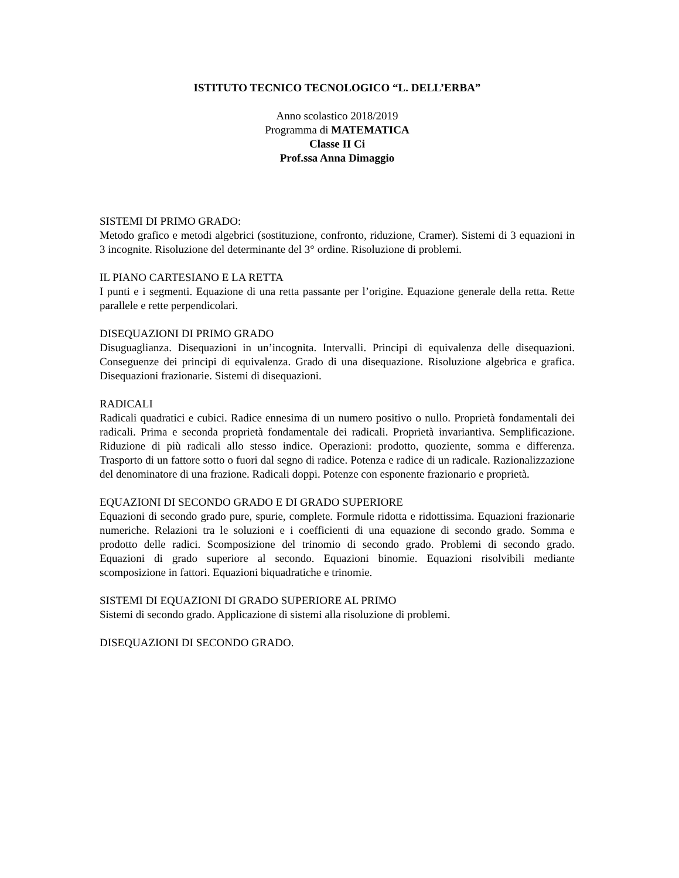ISTITUTO TECNICO TECNOLOGICO “L. DELL’ERBA”
Anno scolastico 2018/2019
Programma di MATEMATICA
Classe II Ci
Prof.ssa Anna Dimaggio
SISTEMI DI PRIMO GRADO:
Metodo grafico e metodi algebrici (sostituzione, confronto, riduzione, Cramer). Sistemi di 3 equazioni in 3 incognite. Risoluzione del determinante del 3° ordine. Risoluzione di problemi.
IL PIANO CARTESIANO E LA RETTA
I punti e i segmenti. Equazione di una retta passante per l’origine. Equazione generale della retta. Rette parallele e rette perpendicolari.
DISEQUAZIONI DI PRIMO GRADO
Disuguaglianza. Disequazioni in un’incognita. Intervalli. Principi di equivalenza delle disequazioni. Conseguenze dei principi di equivalenza. Grado di una disequazione. Risoluzione algebrica e grafica. Disequazioni frazionarie. Sistemi di disequazioni.
RADICALI
Radicali quadratici e cubici. Radice ennesima di un numero positivo o nullo. Proprietà fondamentali dei radicali. Prima e seconda proprietà fondamentale dei radicali. Proprietà invariantiva. Semplificazione. Riduzione di più radicali allo stesso indice. Operazioni: prodotto, quoziente, somma e differenza. Trasporto di un fattore sotto o fuori dal segno di radice. Potenza e radice di un radicale. Razionalizzazione del denominatore di una frazione. Radicali doppi. Potenze con esponente frazionario e proprietà.
EQUAZIONI DI SECONDO GRADO E DI GRADO SUPERIORE
Equazioni di secondo grado pure, spurie, complete. Formule ridotta e ridottissima. Equazioni frazionarie numeriche. Relazioni tra le soluzioni e i coefficienti di una equazione di secondo grado. Somma e prodotto delle radici. Scomposizione del trinomio di secondo grado. Problemi di secondo grado. Equazioni di grado superiore al secondo. Equazioni binomie. Equazioni risolvibili mediante scomposizione in fattori. Equazioni biquadratiche e trinomie.
SISTEMI DI EQUAZIONI DI GRADO SUPERIORE AL PRIMO
Sistemi di secondo grado. Applicazione di sistemi alla risoluzione di problemi.
DISEQUAZIONI DI SECONDO GRADO.